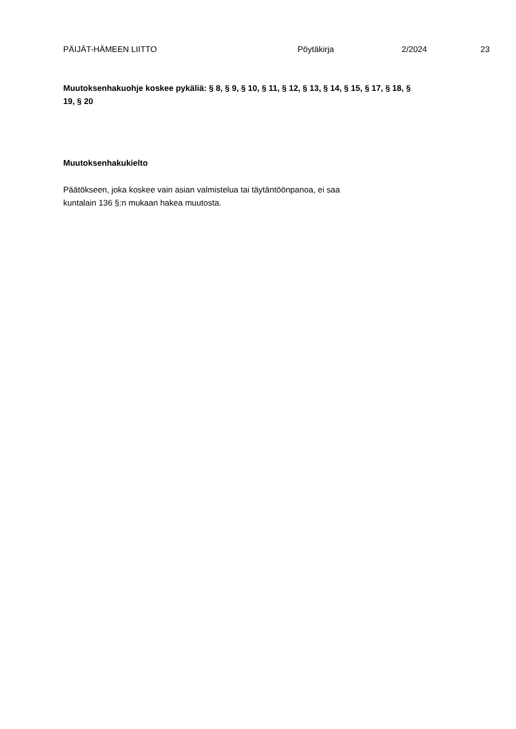PÄIJÄT-HÄMEEN LIITTO Pöytäkirja 2/2024 23
Muutoksenhakuohje koskee pykäliä: § 8, § 9, § 10, § 11, § 12, § 13, § 14, § 15, § 17, § 18, §
19, § 20
Muutoksenhakukielto
Päätökseen, joka koskee vain asian valmistelua tai täytäntöönpanoa, ei saa
kuntalain 136 §:n mukaan hakea muutosta.